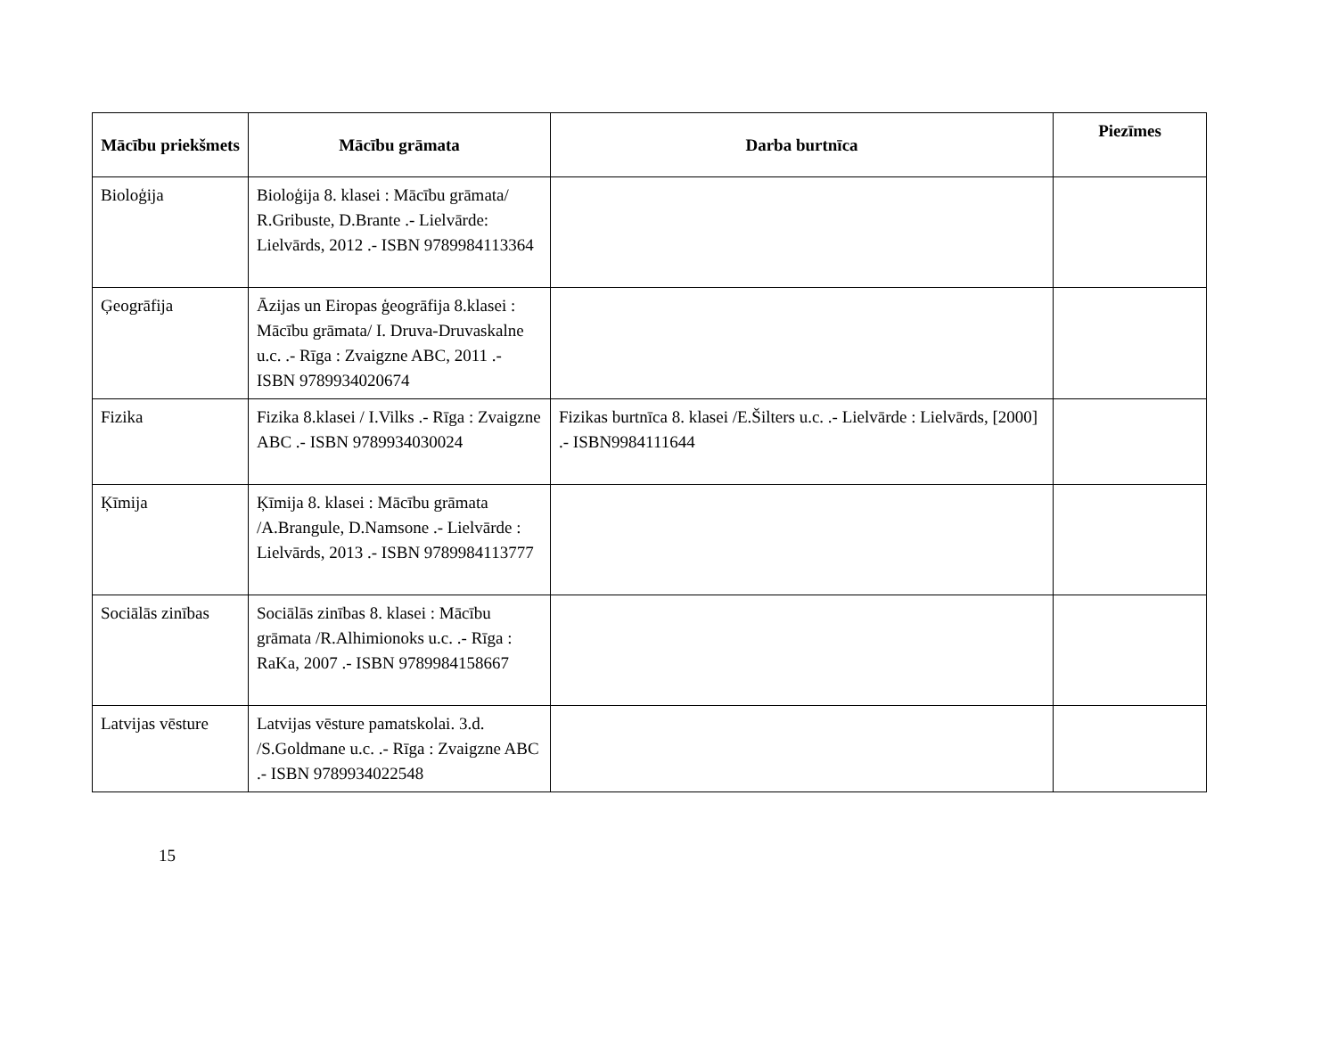| Mācību priekšmets | Mācību grāmata | Darba burtnīca | Piezīmes |
| --- | --- | --- | --- |
| Bioloģija | Bioloģija 8. klasei : Mācību grāmata/ R.Gribuste, D.Brante .- Lielvārde: Lielvārds, 2012 .- ISBN 9789984113364 | | |
| Ģeogrāfija | Āzijas un Eiropas ģeogrāfija 8.klasei : Mācību grāmata/ I. Druva-Druvaskalne u.c. .- Rīga : Zvaigzne ABC, 2011 .- ISBN 9789934020674 | | |
| Fizika | Fizika 8.klasei / I.Vilks .- Rīga : Zvaigzne ABC .- ISBN 9789934030024 | Fizikas burtnīca 8. klasei /E.Šilters u.c. .- Lielvārde : Lielvārds, [2000] .- ISBN9984111644 | |
| Ķīmija | Ķīmija 8. klasei : Mācību grāmata /A.Brangule, D.Namsone .- Lielvārde : Lielvārds, 2013 .- ISBN 9789984113777 | | |
| Sociālās zinības | Sociālās zinības 8. klasei : Mācību grāmata /R.Alhimionoks u.c. .- Rīga : RaKa, 2007 .- ISBN 9789984158667 | | |
| Latvijas vēsture | Latvijas vēsture pamatskolai. 3.d. /S.Goldmane u.c. .- Rīga : Zvaigzne ABC .- ISBN 9789934022548 | | |
15